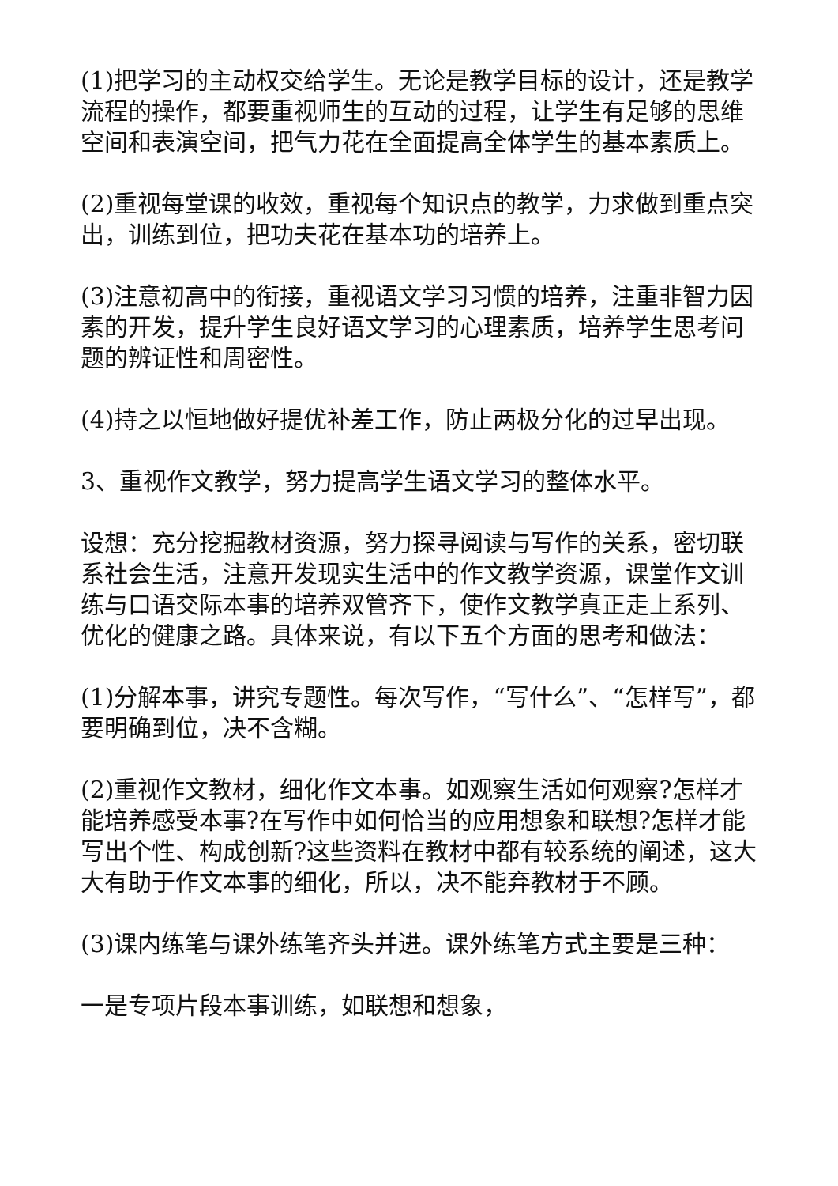(1)把学习的主动权交给学生。无论是教学目标的设计，还是教学流程的操作，都要重视师生的互动的过程，让学生有足够的思维空间和表演空间，把气力花在全面提高全体学生的基本素质上。
(2)重视每堂课的收效，重视每个知识点的教学，力求做到重点突出，训练到位，把功夫花在基本功的培养上。
(3)注意初高中的衔接，重视语文学习习惯的培养，注重非智力因素的开发，提升学生良好语文学习的心理素质，培养学生思考问题的辨证性和周密性。
(4)持之以恒地做好提优补差工作，防止两极分化的过早出现。
3、重视作文教学，努力提高学生语文学习的整体水平。
设想：充分挖掘教材资源，努力探寻阅读与写作的关系，密切联系社会生活，注意开发现实生活中的作文教学资源，课堂作文训练与口语交际本事的培养双管齐下，使作文教学真正走上系列、优化的健康之路。具体来说，有以下五个方面的思考和做法：
(1)分解本事，讲究专题性。每次写作，“写什么”、“怎样写”，都要明确到位，决不含糊。
(2)重视作文教材，细化作文本事。如观察生活如何观察?怎样才能培养感受本事?在写作中如何恰当的应用想象和联想?怎样才能写出个性、构成创新?这些资料在教材中都有较系统的阐述，这大大有助于作文本事的细化，所以，决不能弃教材于不顾。
(3)课内练笔与课外练笔齐头并进。课外练笔方式主要是三种：
一是专项片段本事训练，如联想和想象，